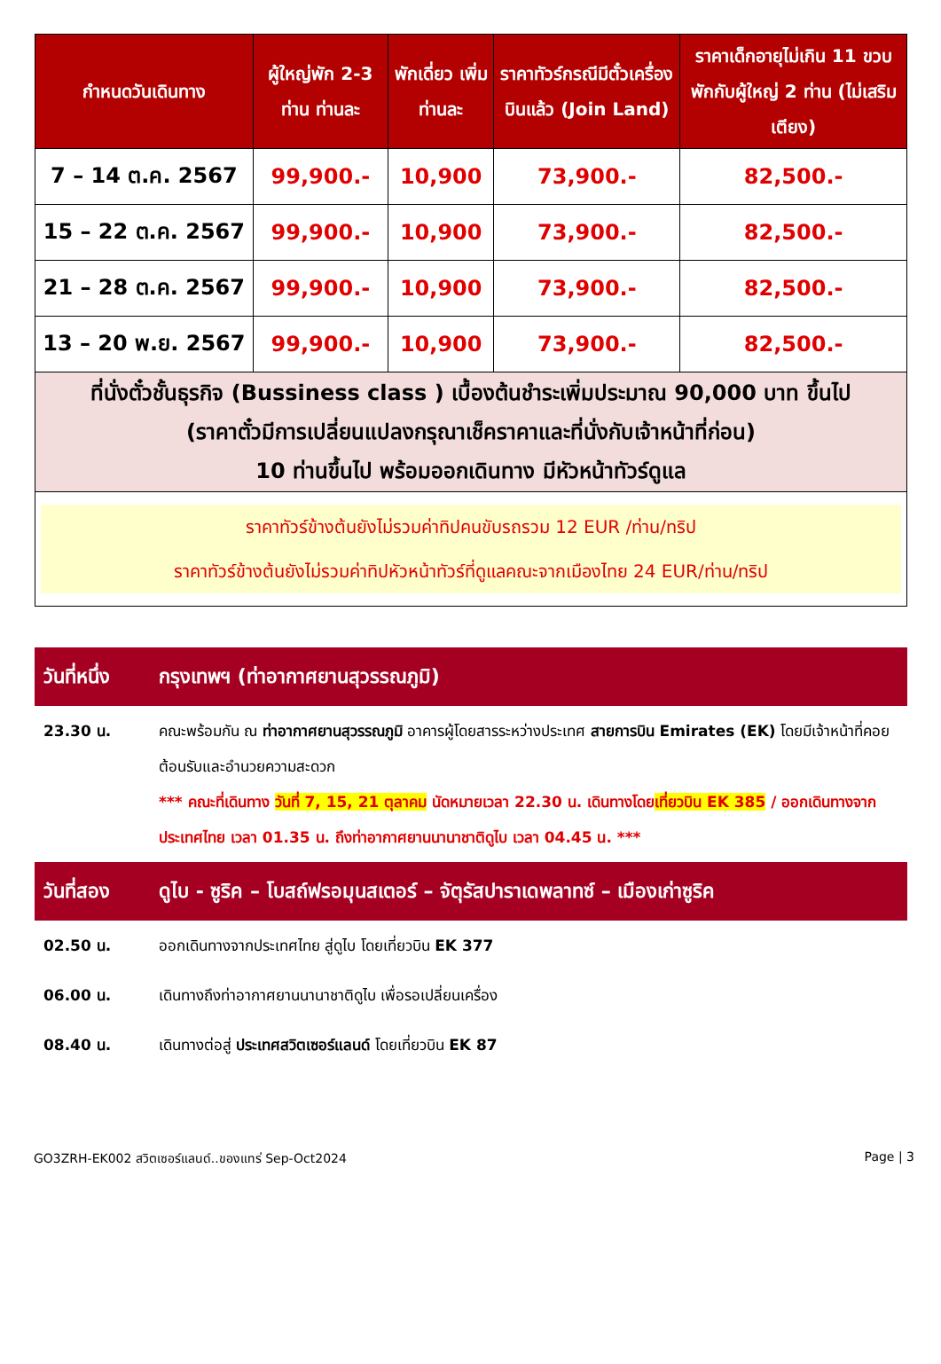| กำหนดวันเดินทาง | ผู้ใหญ่พัก 2-3 ท่าน ท่านละ | พักเดี่ยว เพิ่มท่านละ | ราคาทัวร์กรณีมีตั๋วเครื่องบินแล้ว (Join Land) | ราคาเด็กอายุไม่เกิน 11 ขวบ พักกับผู้ใหญ่ 2 ท่าน (ไม่เสริมเตียง) |
| --- | --- | --- | --- | --- |
| 7 – 14 ต.ค. 2567 | 99,900.- | 10,900 | 73,900.- | 82,500.- |
| 15 – 22 ต.ค. 2567 | 99,900.- | 10,900 | 73,900.- | 82,500.- |
| 21 – 28 ต.ค. 2567 | 99,900.- | 10,900 | 73,900.- | 82,500.- |
| 13 – 20 พ.ย. 2567 | 99,900.- | 10,900 | 73,900.- | 82,500.- |
| ที่นั่งตั๋วชั้นธุรกิจ (Bussiness class ) เบื้องต้นชำระเพิ่มประมาณ 90,000 บาท ขึ้นไป (ราคาตั๋วมีการเปลี่ยนแปลงกรุณาเช็คราคาและที่นั่งกับเจ้าหน้าที่ก่อน) 10 ท่านขึ้นไป พร้อมออกเดินทาง มีหัวหน้าทัวร์ดูแล | | | | |
| ราคาทัวร์ข้างต้นยังไม่รวมค่าทิปคนขับรถรวม 12 EUR /ท่าน/ทริป ราคาทัวร์ข้างต้นยังไม่รวมค่าทิปหัวหน้าทัวร์ที่ดูแลคณะจากเมืองไทย 24 EUR/ท่าน/ทริป | | | | |
| วันที่หนึ่ง | กรุงเทพฯ (ท่าอากาศยานสุวรรณภูมิ) |
| 23.30 น. | คณะพร้อมกัน ณ ท่าอากาศยานสุวรรณภูมิ อาคารผู้โดยสารระหว่างประเทศ สายการบิน Emirates (EK) โดยมีเจ้าหน้าที่คอยต้อนรับและอำนวยความสะดวก *** คณะที่เดินทาง วันที่ 7, 15, 21 ตุลาคม นัดหมายเวลา 22.30 น. เดินทางโดย เที่ยวบิน EK 385 / ออกเดินทางจากประเทศไทย เวลา 01.35 น. ถึงท่าอากาศยานนานาชาติดูไบ เวลา 04.45 น. *** |
| วันที่สอง | ดูไบ - ซูริค – โบสถ์ฟรอมุนสเตอร์ – จัตุรัสปาราเดพลาทซ์ – เมืองเก่าซูริค |
| 02.50 น. | ออกเดินทางจากประเทศไทย สู่ดูไบ โดยเที่ยวบิน EK 377 |
| 06.00 น. | เดินทางถึงท่าอากาศยานนานาชาติดูไบ เพื่อรอเปลี่ยนเครื่อง |
| 08.40 น. | เดินทางต่อสู่ ประเทศสวิตเซอร์แลนด์ โดยเที่ยวบิน EK 87 |
GO3ZRH-EK002 สวิตเซอร์แลนด์..ของแทร่ Sep-Oct2024 Page | 3